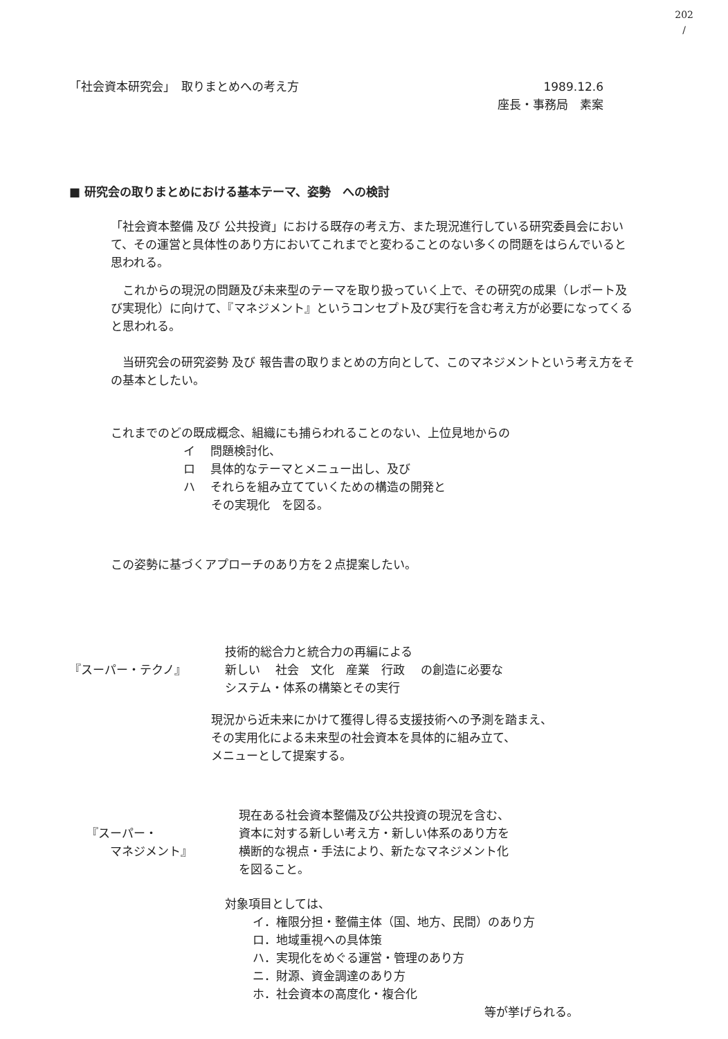202
/
「社会資本研究会」　取りまとめへの考え方
1989.12.6
座長・事務局　素案
■ 研究会の取りまとめにおける基本テーマ、姿勢　への検討
「社会資本整備 及び 公共投資」における既存の考え方、また現況進行している研究委員会において、その運営と具体性のあり方においてこれまでと変わることのない多くの問題をはらんでいると思われる。
　これからの現況の問題及び未来型のテーマを取り扱っていく上で、その研究の成果（レポート及び実現化）に向けて、『マネジメント』というコンセプト及び実行を含む考え方が必要になってくると思われる。
　当研究会の研究姿勢 及び 報告書の取りまとめの方向として、このマネジメントという考え方をその基本としたい。
これまでのどの既成概念、組織にも捕らわれることのない、上位見地からの
イ　 問題検討化、
ロ　 具体的なテーマとメニュー出し、及び
ハ　 それらを組み立てていくための構造の開発と
その実現化　を図る。
この姿勢に基づくアプローチのあり方を２点提案したい。
『スーパー・テクノ』
技術的総合力と統合力の再編による
新しい　 社会　文化　産業　行政　 の創造に必要な
システム・体系の構築とその実行
現況から近未来にかけて獲得し得る支援技術への予測を踏まえ、
その実用化による未来型の社会資本を具体的に組み立て、
メニューとして提案する。
『スーパー・
　　マネジメント』
現在ある社会資本整備及び公共投資の現況を含む、
資本に対する新しい考え方・新しい体系のあり方を
横断的な視点・手法により、新たなマネジメント化
を図ること。
対象項目としては、
イ．権限分担・整備主体（国、地方、民間）のあり方
ロ．地域重視への具体策
ハ．実現化をめぐる運営・管理のあり方
ニ．財源、資金調達のあり方
ホ．社会資本の高度化・複合化
等が挙げられる。